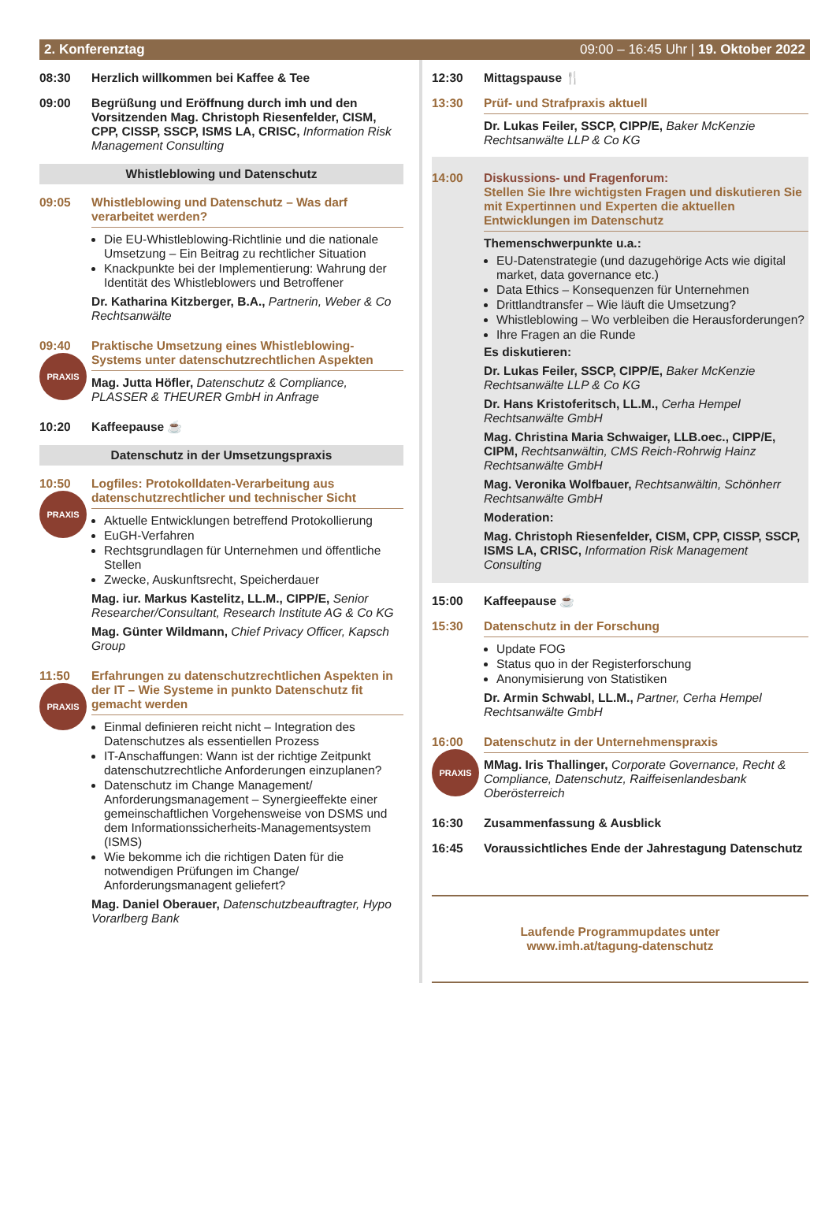2. Konferenztag 09:00 – 16:45 Uhr | 19. Oktober 2022
08:30 Herzlich willkommen bei Kaffee & Tee
09:00 Begrüßung und Eröffnung durch imh und den Vorsitzenden Mag. Christoph Riesenfelder, CISM, CPP, CISSP, SSCP, ISMS LA, CRISC, Information Risk Management Consulting
Whistleblowing und Datenschutz
09:05 Whistleblowing und Datenschutz – Was darf verarbeitet werden?
Die EU-Whistleblowing-Richtlinie und die nationale Umsetzung – Ein Beitrag zu rechtlicher Situation
Knackpunkte bei der Implementierung: Wahrung der Identität des Whistleblowers und Betroffener
Dr. Katharina Kitzberger, B.A., Partnerin, Weber & Co Rechtsanwälte
09:40
PRAXIS
Praktische Umsetzung eines Whistleblowing-Systems unter datenschutzrechtlichen Aspekten
Mag. Jutta Höfler, Datenschutz & Compliance, PLASSER & THEURER GmbH in Anfrage
10:20 Kaffeepause ☕
Datenschutz in der Umsetzungspraxis
10:50
PRAXIS
Logfiles: Protokolldaten-Verarbeitung aus datenschutzrechtlicher und technischer Sicht
Aktuelle Entwicklungen betreffend Protokollierung
EuGH-Verfahren
Rechtsgrundlagen für Unternehmen und öffentliche Stellen
Zwecke, Auskunftsrecht, Speicherdauer
Mag. iur. Markus Kastelitz, LL.M., CIPP/E, Senior Researcher/Consultant, Research Institute AG & Co KG
Mag. Günter Wildmann, Chief Privacy Officer, Kapsch Group
11:50
PRAXIS
Erfahrungen zu datenschutzrechtlichen Aspekten in der IT – Wie Systeme in punkto Datenschutz fit gemacht werden
Einmal definieren reicht nicht – Integration des Datenschutzes als essentiellen Prozess
IT-Anschaffungen: Wann ist der richtige Zeitpunkt datenschutzrechtliche Anforderungen einzuplanen?
Datenschutz im Change Management/ Anforderungsmanagement – Synergieeffekte einer gemeinschaftlichen Vorgehensweise von DSMS und dem Informationssicherheits-Managementsystem (ISMS)
Wie bekomme ich die richtigen Daten für die notwendigen Prüfungen im Change/ Anforderungsmanagent geliefert?
Mag. Daniel Oberauer, Datenschutzbeauftragter, Hypo Vorarlberg Bank
12:30 Mittagspause 🍴
13:30 Prüf- und Strafpraxis aktuell
Dr. Lukas Feiler, SSCP, CIPP/E, Baker McKenzie Rechtsanwälte LLP & Co KG
14:00 Diskussions- und Fragenforum:
Stellen Sie Ihre wichtigsten Fragen und diskutieren Sie mit Expertinnen und Experten die aktuellen Entwicklungen im Datenschutz
Themenschwerpunkte u.a.:
EU-Datenstrategie (und dazugehörige Acts wie digital market, data governance etc.)
Data Ethics – Konsequenzen für Unternehmen
Drittlandtransfer – Wie läuft die Umsetzung?
Whistleblowing – Wo verbleiben die Herausforderungen?
Ihre Fragen an die Runde
Es diskutieren:
Dr. Lukas Feiler, SSCP, CIPP/E, Baker McKenzie Rechtsanwälte LLP & Co KG
Dr. Hans Kristoferitsch, LL.M., Cerha Hempel Rechtsanwälte GmbH
Mag. Christina Maria Schwaiger, LLB.oec., CIPP/E, CIPM, Rechtsanwältin, CMS Reich-Rohrwig Hainz Rechtsanwälte GmbH
Mag. Veronika Wolfbauer, Rechtsanwältin, Schönherr Rechtsanwälte GmbH
Moderation:
Mag. Christoph Riesenfelder, CISM, CPP, CISSP, SSCP, ISMS LA, CRISC, Information Risk Management Consulting
15:00 Kaffeepause ☕
15:30 Datenschutz in der Forschung
Update FOG
Status quo in der Registerforschung
Anonymisierung von Statistiken
Dr. Armin Schwabl, LL.M., Partner, Cerha Hempel Rechtsanwälte GmbH
16:00
PRAXIS
Datenschutz in der Unternehmenspraxis
MMag. Iris Thallinger, Corporate Governance, Recht & Compliance, Datenschutz, Raiffeisenlandesbank Oberösterreich
16:30 Zusammenfassung & Ausblick
16:45 Voraussichtliches Ende der Jahrestagung Datenschutz
Laufende Programmupdates unter
www.imh.at/tagung-datenschutz